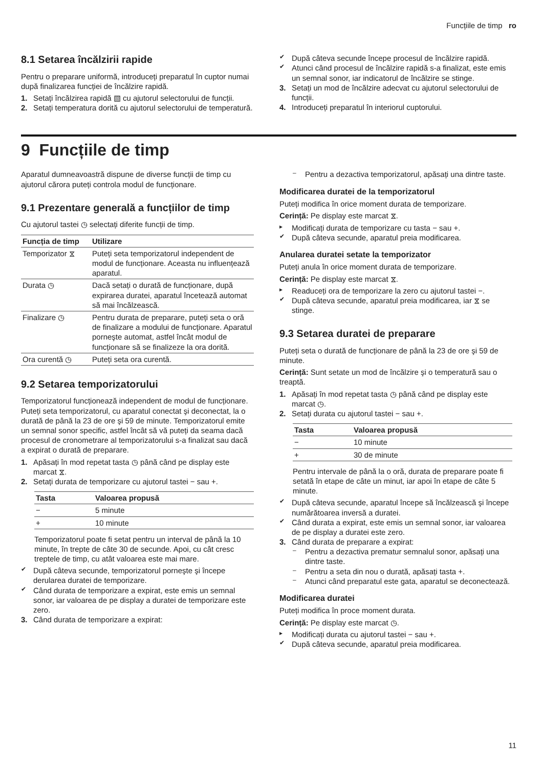Funcțiile de timp ro
8.1 Setarea încălzirii rapide
Pentru o preparare uniformă, introduceți preparatul în cuptor numai după finalizarea funcției de încălzire rapidă.
1. Setați încălzirea rapidă ▧ cu ajutorul selectorului de funcții.
2. Setați temperatura dorită cu ajutorul selectorului de temperatură.
✔ După câteva secunde începe procesul de încălzire rapidă.
✔ Atunci când procesul de încălzire rapidă s-a finalizat, este emis un semnal sonor, iar indicatorul de încălzire se stinge.
3. Setați un mod de încălzire adecvat cu ajutorul selectorului de funcții.
4. Introduceți preparatul în interiorul cuptorului.
9 Funcțiile de timp
Aparatul dumneavoastră dispune de diverse funcții de timp cu ajutorul cărora puteți controla modul de funcționare.
9.1 Prezentare generală a funcțiilor de timp
Cu ajutorul tastei ◷ selectați diferite funcții de timp.
| Funcția de timp | Utilizare |
| --- | --- |
| Temporizator ⧖ | Puteți seta temporizatorul independent de modul de funcționare. Aceasta nu influențează aparatul. |
| Durata ◷ | Dacă setați o durată de funcționare, după expirarea duratei, aparatul încetează automat să mai încălzească. |
| Finalizare ◷ | Pentru durata de preparare, puteți seta o oră de finalizare a modului de funcționare. Aparatul porneşte automat, astfel încât modul de funcționare să se finalizeze la ora dorită. |
| Ora curentă ◷ | Puteți seta ora curentă. |
9.2 Setarea temporizatorului
Temporizatorul funcționează independent de modul de funcționare. Puteți seta temporizatorul, cu aparatul conectat şi deconectat, la o durată de până la 23 de ore şi 59 de minute. Temporizatorul emite un semnal sonor specific, astfel încât să vă puteți da seama dacă procesul de cronometrare al temporizatorului s-a finalizat sau dacă a expirat o durată de preparare.
1. Apăsați în mod repetat tasta ◷ până când pe display este marcat ⧖.
2. Setați durata de temporizare cu ajutorul tastei − sau +.
| Tasta | Valoarea propusă |
| --- | --- |
| − | 5 minute |
| + | 10 minute |
Temporizatorul poate fi setat pentru un interval de până la 10 minute, în trepte de câte 30 de secunde. Apoi, cu cât cresc treptele de timp, cu atât valoarea este mai mare.
✔ După câteva secunde, temporizatorul porneşte şi începe derularea duratei de temporizare.
✔ Când durata de temporizare a expirat, este emis un semnal sonor, iar valoarea de pe display a duratei de temporizare este zero.
3. Când durata de temporizare a expirat:
– Pentru a dezactiva temporizatorul, apăsați una dintre taste.
Modificarea duratei de la temporizatorul
Puteți modifica în orice moment durata de temporizare.
Cerință: Pe display este marcat ⧖.
▸ Modificați durata de temporizare cu tasta − sau +.
✔ După câteva secunde, aparatul preia modificarea.
Anularea duratei setate la temporizator
Puteți anula în orice moment durata de temporizare.
Cerință: Pe display este marcat ⧖.
▸ Readuceți ora de temporizare la zero cu ajutorul tastei −.
✔ După câteva secunde, aparatul preia modificarea, iar ⧖ se stinge.
9.3 Setarea duratei de preparare
Puteți seta o durată de funcționare de până la 23 de ore şi 59 de minute.
Cerință: Sunt setate un mod de încălzire şi o temperatură sau o treaptă.
1. Apăsați în mod repetat tasta ◷ până când pe display este marcat ◷.
2. Setați durata cu ajutorul tastei − sau +.
| Tasta | Valoarea propusă |
| --- | --- |
| − | 10 minute |
| + | 30 de minute |
Pentru intervale de până la o oră, durata de preparare poate fi setată în etape de câte un minut, iar apoi în etape de câte 5 minute.
✔ După câteva secunde, aparatul începe să încălzească şi începe numărătoarea inversă a duratei.
✔ Când durata a expirat, este emis un semnal sonor, iar valoarea de pe display a duratei este zero.
3. Când durata de preparare a expirat:
– Pentru a dezactiva prematur semnalul sonor, apăsați una dintre taste.
– Pentru a seta din nou o durată, apăsați tasta +.
– Atunci când preparatul este gata, aparatul se deconectează.
Modificarea duratei
Puteți modifica în proce moment durata.
Cerință: Pe display este marcat ◷.
▸ Modificați durata cu ajutorul tastei − sau +.
✔ După câteva secunde, aparatul preia modificarea.
11